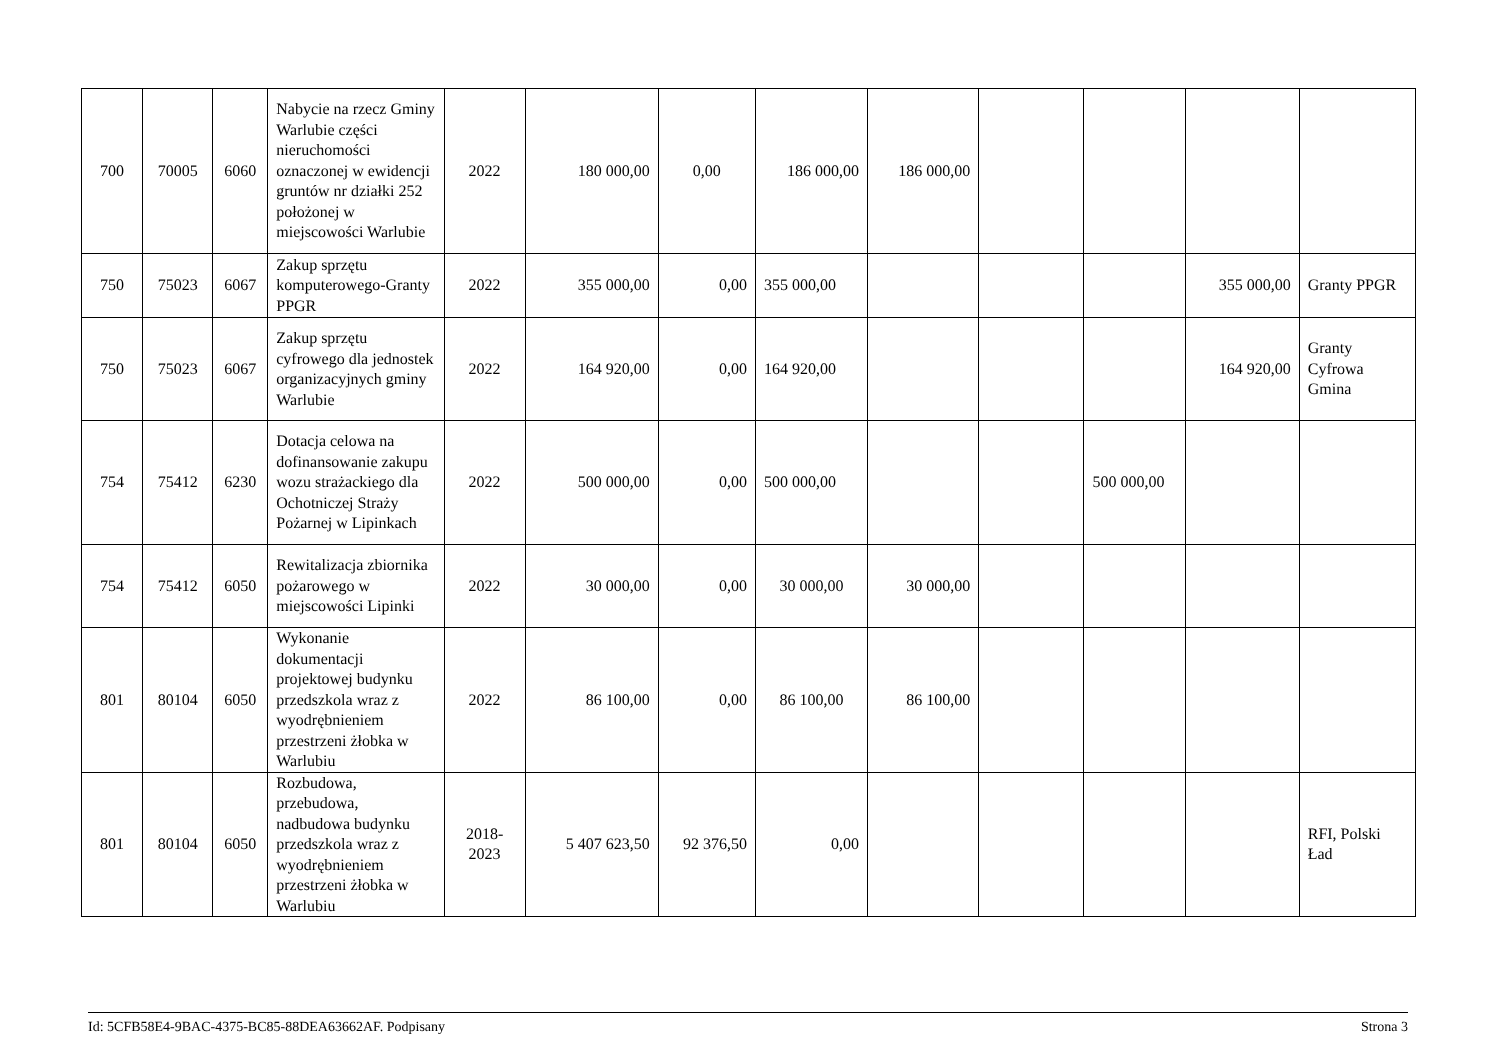| 700 | 70005 | 6060 | Nabycie na rzecz Gminy Warlubie części nieruchomości oznaczonej w ewidencji gruntów nr działki 252 położonej w miejscowości Warlubie | 2022 | 180 000,00 | 0,00 | 186 000,00 | 186 000,00 | | | | |
| 750 | 75023 | 6067 | Zakup sprzętu komputerowego-Granty PPGR | 2022 | 355 000,00 | 0,00 | 355 000,00 | | | | 355 000,00 | Granty PPGR |
| 750 | 75023 | 6067 | Zakup sprzętu cyfrowego dla jednostek organizacyjnych gminy Warlubie | 2022 | 164 920,00 | 0,00 | 164 920,00 | | | | 164 920,00 | Granty Cyfrowa Gmina |
| 754 | 75412 | 6230 | Dotacja celowa na dofinansowanie zakupu wozu strażackiego dla Ochotniczej Straży Pożarnej w Lipinkach | 2022 | 500 000,00 | 0,00 | 500 000,00 | | | 500 000,00 | | |
| 754 | 75412 | 6050 | Rewitalizacja zbiornika pożarowego w miejscowości Lipinki | 2022 | 30 000,00 | 0,00 | 30 000,00 | 30 000,00 | | | | |
| 801 | 80104 | 6050 | Wykonanie dokumentacji projektowej budynku przedszkola wraz z wyodrębnieniem przestrzeni żłobka w Warlubiu | 2022 | 86 100,00 | 0,00 | 86 100,00 | 86 100,00 | | | | |
| 801 | 80104 | 6050 | Rozbudowa, przebudowa, nadbudowa budynku przedszkola wraz z wyodrębnieniem przestrzeni żłobka w Warlubiu | 2018-2023 | 5 407 623,50 | 92 376,50 | 0,00 | | | | | RFI, Polski Ład |
Id: 5CFB58E4-9BAC-4375-BC85-88DEA63662AF. Podpisany Strona 3